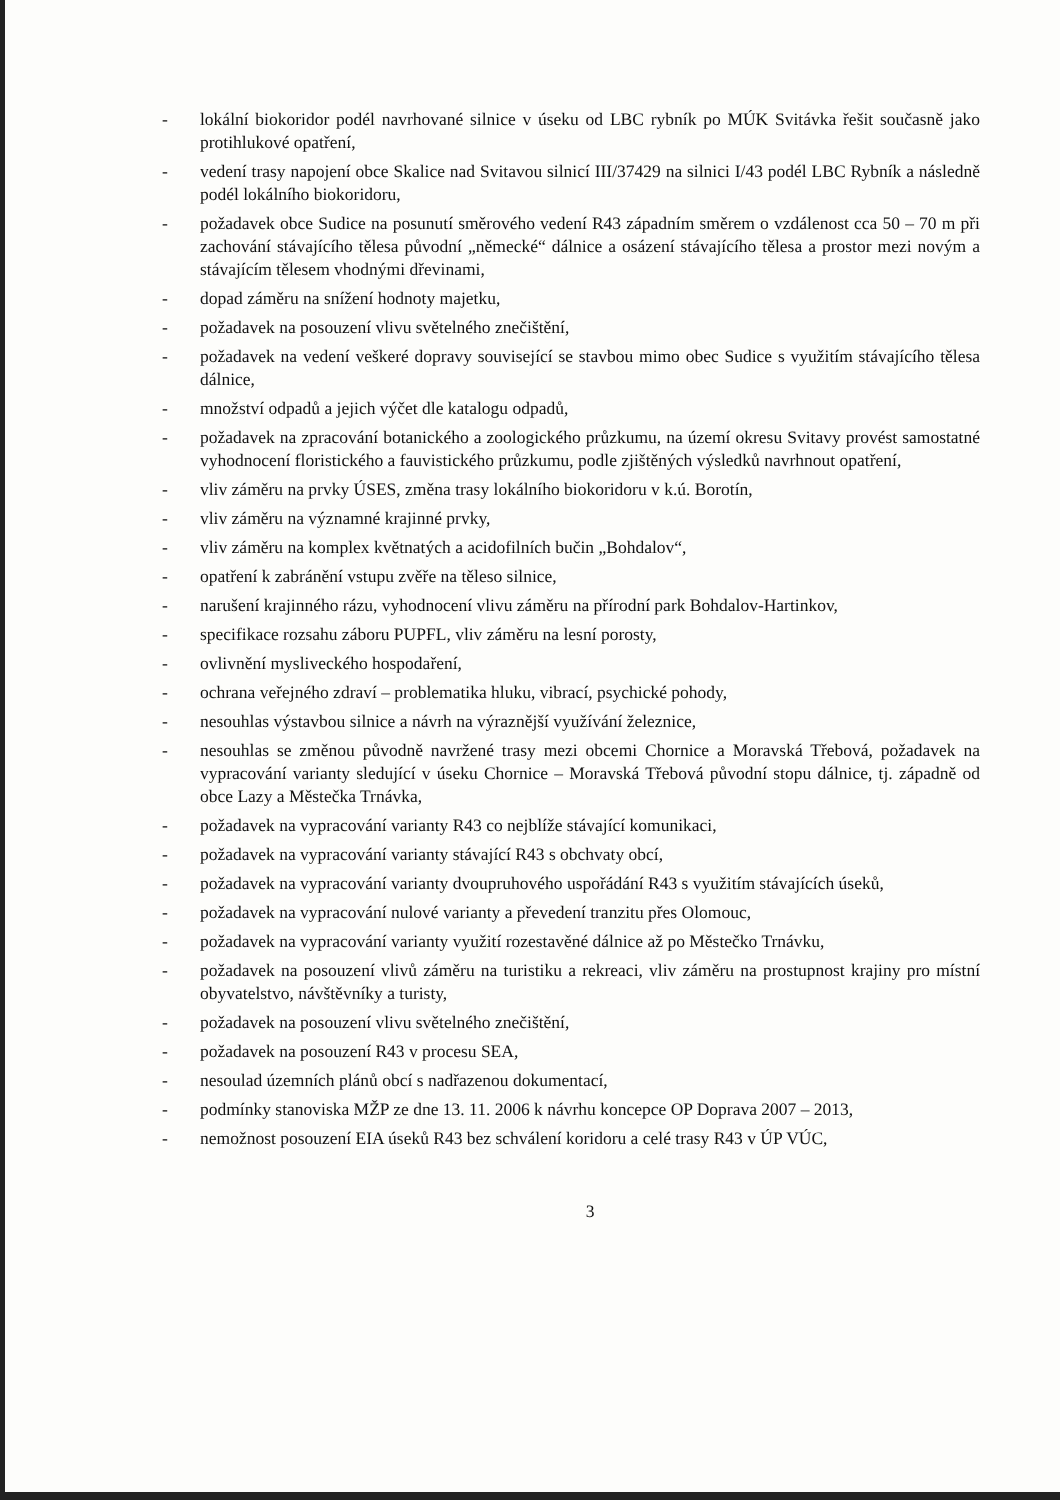- lokální biokoridor podél navrhované silnice v úseku od LBC rybník po MÚK Svitávka řešit současně jako protihlukové opatření,
- vedení trasy napojení obce Skalice nad Svitavou silnicí III/37429 na silnici I/43 podél LBC Rybník a následně podél lokálního biokoridoru,
- požadavek obce Sudice na posunutí směrového vedení R43 západním směrem o vzdálenost cca 50 – 70 m při zachování stávajícího tělesa původní „německé“ dálnice a osázení stávajícího tělesa a prostor mezi novým a stávajícím tělesem vhodnými dřevinami,
- dopad záměru na snížení hodnoty majetku,
- požadavek na posouzení vlivu světelného znečištění,
- požadavek na vedení veškeré dopravy související se stavbou mimo obec Sudice s využitím stávajícího tělesa dálnice,
- množství odpadů a jejich výčet dle katalogu odpadů,
- požadavek na zpracování botanického a zoologického průzkumu, na území okresu Svitavy provést samostatné vyhodnocení floristického a fauvistického průzkumu, podle zjištěných výsledků navrhnout opatření,
- vliv záměru na prvky ÚSES, změna trasy lokálního biokoridoru v k.ú. Borotín,
- vliv záměru na významné krajinné prvky,
- vliv záměru na komplex květnatých a acidofilních bučin „Bohdalov“,
- opatření k zabránění vstupu zvěře na těleso silnice,
- narušení krajinného rázu, vyhodnocení vlivu záměru na přírodní park Bohdalov-Hartinkov,
- specifikace rozsahu záboru PUPFL, vliv záměru na lesní porosty,
- ovlivnění mysliveckého hospodaření,
- ochrana veřejného zdraví – problematika hluku, vibrací, psychické pohody,
- nesouhlas výstavbou silnice a návrh na výraznější využívání železnice,
- nesouhlas se změnou původně navržené trasy mezi obcemi Chornice a Moravská Třebová, požadavek na vypracování varianty sledující v úseku Chornice – Moravská Třebová původní stopu dálnice, tj. západně od obce Lazy a Městečka Trnávka,
- požadavek na vypracování varianty R43 co nejblíže stávající komunikaci,
- požadavek na vypracování varianty stávající R43 s obchvaty obcí,
- požadavek na vypracování varianty dvoupruhového uspořádání R43 s využitím stávajících úseků,
- požadavek na vypracování nulové varianty a převedení tranzitu přes Olomouc,
- požadavek na vypracování varianty využití rozestavěné dálnice až po Městečko Trnávku,
- požadavek na posouzení vlivů záměru na turistiku a rekreaci, vliv záměru na prostupnost krajiny pro místní obyvatelstvo, návštěvníky a turisty,
- požadavek na posouzení vlivu světelného znečištění,
- požadavek na posouzení R43 v procesu SEA,
- nesoulad územních plánů obcí s nadřazenou dokumentací,
- podmínky stanoviska MŽP ze dne 13. 11. 2006 k návrhu koncepce OP Doprava 2007 – 2013,
- nemožnost posouzení EIA úseků R43 bez schválení koridoru a celé trasy R43 v ÚP VÚC,
3